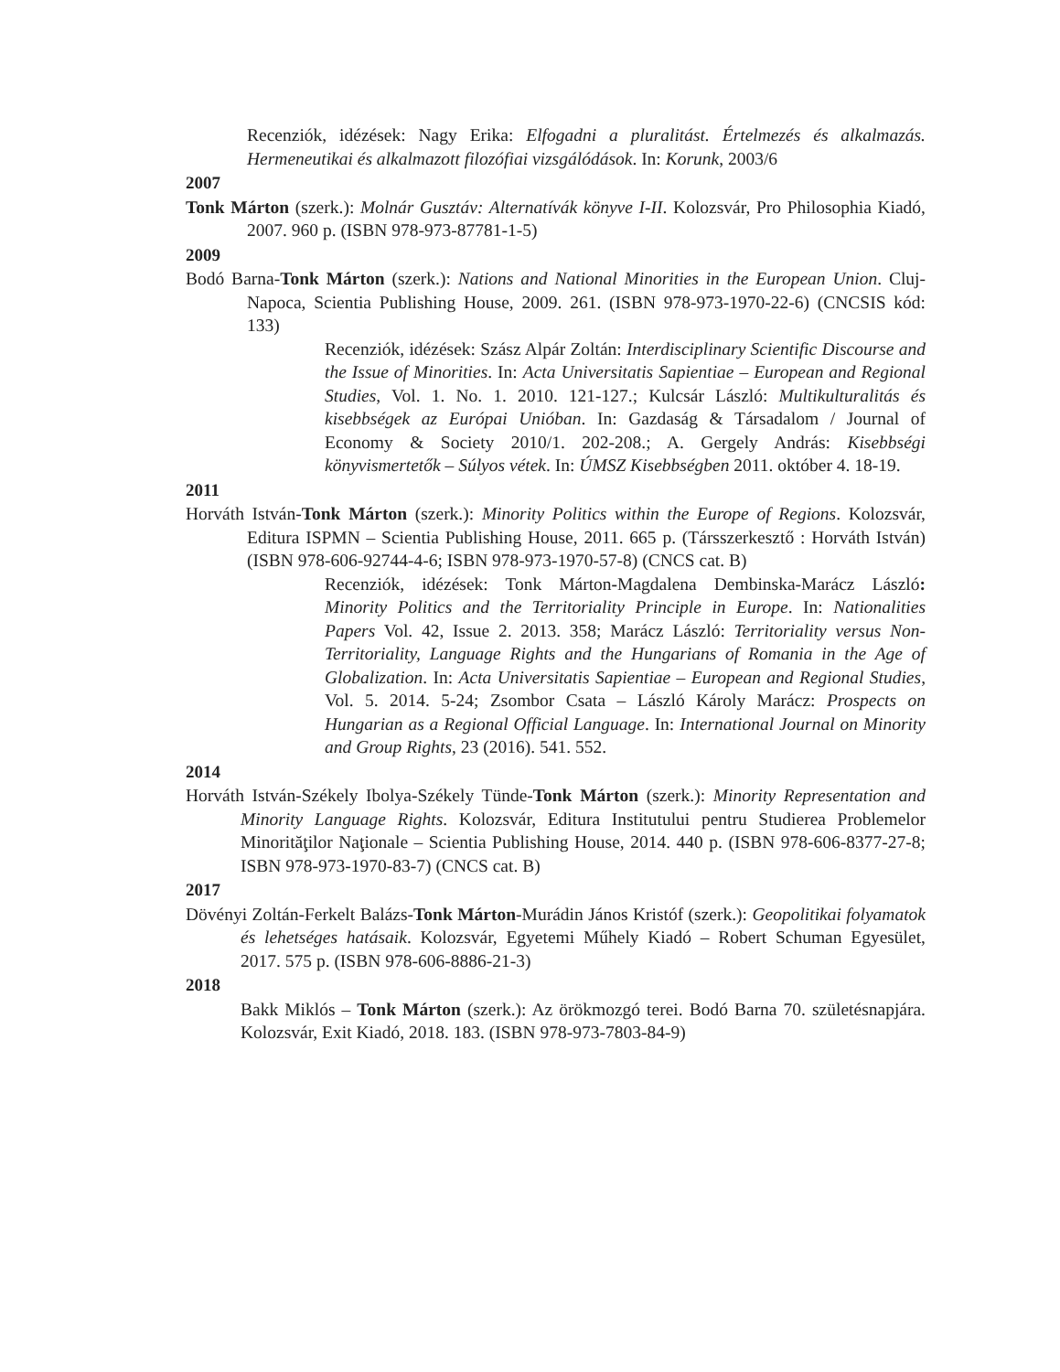Recenziók, idézések: Nagy Erika: Elfogadni a pluralitást. Értelmezés és alkalmazás. Hermeneutikai és alkalmazott filozófiai vizsgálódások. In: Korunk, 2003/6
2007
Tonk Márton (szerk.): Molnár Gusztáv: Alternatívák könyve I-II. Kolozsvár, Pro Philosophia Kiadó, 2007. 960 p. (ISBN 978-973-87781-1-5)
2009
Bodó Barna-Tonk Márton (szerk.): Nations and National Minorities in the European Union. Cluj-Napoca, Scientia Publishing House, 2009. 261. (ISBN 978-973-1970-22-6) (CNCSIS kód: 133)
Recenziók, idézések: Szász Alpár Zoltán: Interdisciplinary Scientific Discourse and the Issue of Minorities. In: Acta Universitatis Sapientiae – European and Regional Studies, Vol. 1. No. 1. 2010. 121-127.; Kulcsár László: Multikulturalitás és kisebbségek az Európai Unióban. In: Gazdaság & Társadalom / Journal of Economy & Society 2010/1. 202-208.; A. Gergely András: Kisebbségi könyvismertetők – Súlyos vétek. In: ÚMSZ Kisebbségben 2011. október 4. 18-19.
2011
Horváth István-Tonk Márton (szerk.): Minority Politics within the Europe of Regions. Kolozsvár, Editura ISPMN – Scientia Publishing House, 2011. 665 p. (Társszerkesztő : Horváth István) (ISBN 978-606-92744-4-6; ISBN 978-973-1970-57-8) (CNCS cat. B)
Recenziók, idézések: Tonk Márton-Magdalena Dembinska-Marácz László: Minority Politics and the Territoriality Principle in Europe. In: Nationalities Papers Vol. 42, Issue 2. 2013. 358; Marácz László: Territoriality versus Non-Territoriality, Language Rights and the Hungarians of Romania in the Age of Globalization. In: Acta Universitatis Sapientiae – European and Regional Studies, Vol. 5. 2014. 5-24; Zsombor Csata – László Károly Marácz: Prospects on Hungarian as a Regional Official Language. In: International Journal on Minority and Group Rights, 23 (2016). 541. 552.
2014
Horváth István-Székely Ibolya-Székely Tünde-Tonk Márton (szerk.): Minority Representation and Minority Language Rights. Kolozsvár, Editura Institutului pentru Studierea Problemelor Minorităţilor Naţionale – Scientia Publishing House, 2014. 440 p. (ISBN 978-606-8377-27-8; ISBN 978-973-1970-83-7) (CNCS cat. B)
2017
Dövényi Zoltán-Ferkelt Balázs-Tonk Márton-Murádin János Kristóf (szerk.): Geopolitikai folyamatok és lehetséges hatásaik. Kolozsvár, Egyetemi Műhely Kiadó – Robert Schuman Egyesület, 2017. 575 p. (ISBN 978-606-8886-21-3)
2018
Bakk Miklós – Tonk Márton (szerk.): Az örökmozgó terei. Bodó Barna 70. születésnapjára. Kolozsvár, Exit Kiadó, 2018. 183. (ISBN 978-973-7803-84-9)